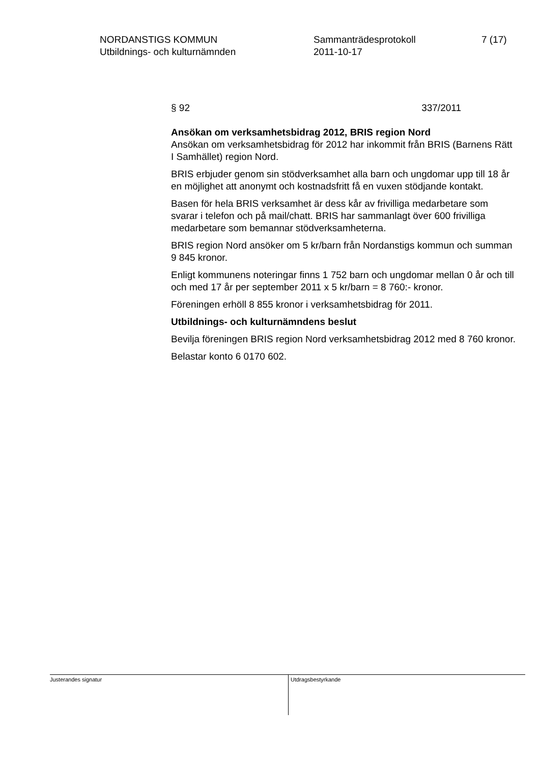NORDANSTIGS KOMMUN
Utbildnings- och kulturnämnden
Sammanträdesprotokoll
2011-10-17
7 (17)
§ 92 337/2011
Ansökan om verksamhetsbidrag 2012, BRIS region Nord
Ansökan om verksamhetsbidrag för 2012 har inkommit från BRIS (Barnens Rätt I Samhället) region Nord.
BRIS erbjuder genom sin stödverksamhet alla barn och ungdomar upp till 18 år en möjlighet att anonymt och kostnadsfritt få en vuxen stödjande kontakt.
Basen för hela BRIS verksamhet är dess kår av frivilliga medarbetare som svarar i telefon och på mail/chatt. BRIS har sammanlagt över 600 frivilliga medarbetare som bemannar stödverksamheterna.
BRIS region Nord ansöker om 5 kr/barn från Nordanstigs kommun och summan 9 845 kronor.
Enligt kommunens noteringar finns 1 752 barn och ungdomar mellan 0 år och till och med 17 år per september 2011 x 5 kr/barn = 8 760:- kronor.
Föreningen erhöll 8 855 kronor i verksamhetsbidrag för 2011.
Utbildnings- och kulturnämndens beslut
Bevilja föreningen BRIS region Nord verksamhetsbidrag 2012 med 8 760 kronor.
Belastar konto 6 0170 602.
Justerandes signatur
Utdragsbestyrkande